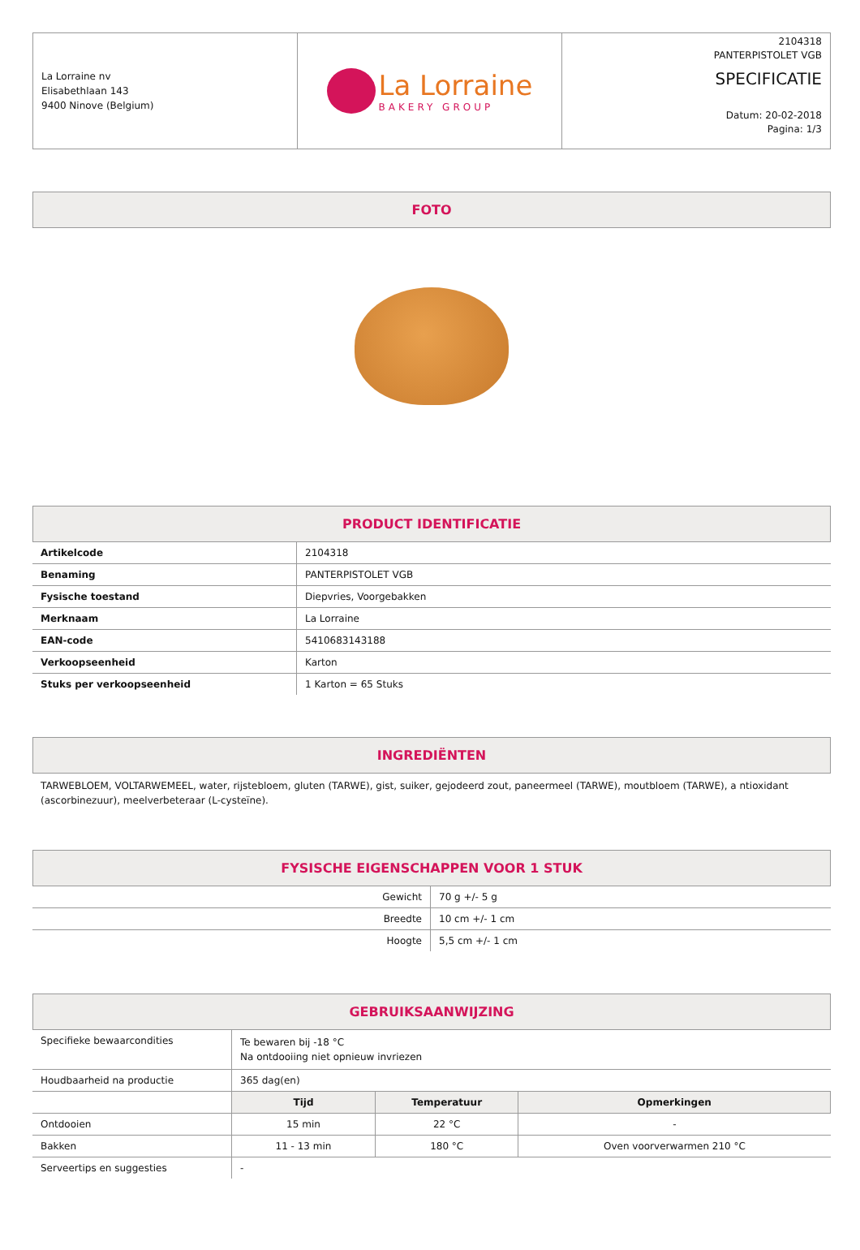| La Lorraine nv Elisabethlaan 143 9400 Ninove (Belgium) | La Lorraine BAKERY GROUP | 2104318 PANTERPISTOLET VGB SPECIFICATIE Datum: 20-02-2018 Pagina: 1/3 |
FOTO
PRODUCT IDENTIFICATIE
| Artikelcode | 2104318 |
| Benaming | PANTERPISTOLET VGB |
| Fysische toestand | Diepvries, Voorgebakken |
| Merknaam | La Lorraine |
| EAN-code | 5410683143188 |
| Verkoopseenheid | Karton |
| Stuks per verkoopseenheid | 1 Karton = 65 Stuks |
INGREDIËNTEN
TARWEBLOEM, VOLTARWEMEEL, water, rijstebloem, gluten (TARWE), gist, suiker, gejodeerd zout, paneermeel (TARWE), moutbloem (TARWE), a ntioxidant (ascorbinezuur), meelverbeteraar (L-cysteïne).
FYSISCHE EIGENSCHAPPEN VOOR 1 STUK
| Gewicht | 70 g +/- 5 g |
| Breedte | 10 cm +/- 1 cm |
| Hoogte | 5,5 cm +/- 1 cm |
GEBRUIKSAANWIJZING
| Specifieke bewaarcondities | Te bewaren bij -18 °C Na ontdooiing niet opnieuw invriezen | | |
| Houdbaarheid na productie | 365 dag(en) | | |
| | Tijd | Temperatuur | Opmerkingen |
| Ontdooien | 15 min | 22 °C | - |
| Bakken | 11 - 13 min | 180 °C | Oven voorverwarmen 210 °C |
| Serveertips en suggesties | - | | |